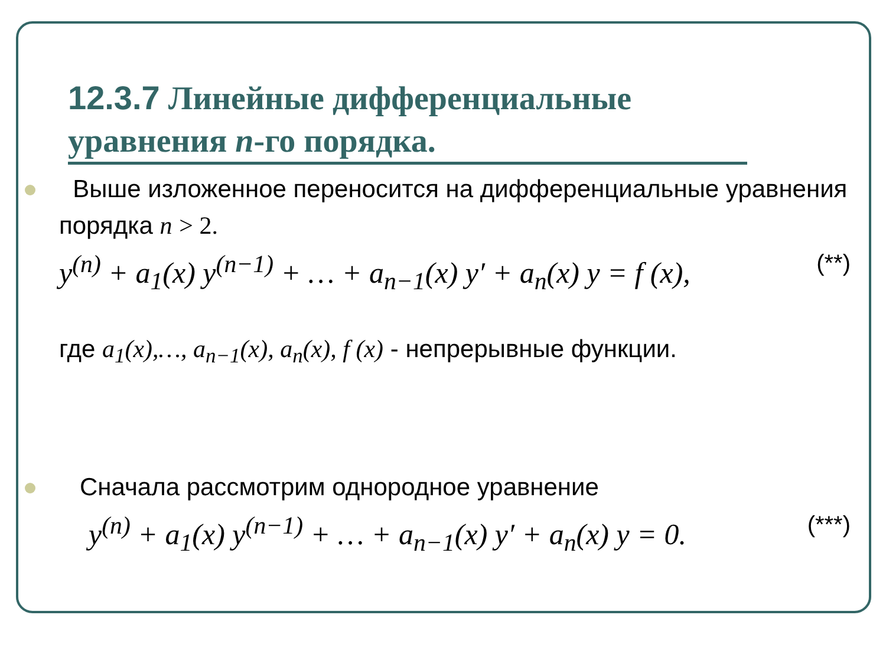12.3.7 Линейные дифференциальные уравнения n-го порядка.
Выше изложенное переносится на дифференциальные уравнения порядка n > 2.
y<sup>(n)</sup> + a<sub>1</sub>(x) y<sup>(n−1)</sup> + … + a<sub>n−1</sub>(x) y′ + a<sub>n</sub>(x) y = f (x), (**)
где a<sub>1</sub>(x),…, a<sub>n−1</sub>(x), a<sub>n</sub>(x), f (x) - непрерывные функции.
Сначала рассмотрим однородное уравнение
y<sup>(n)</sup> + a<sub>1</sub>(x) y<sup>(n−1)</sup> + … + a<sub>n−1</sub>(x) y′ + a<sub>n</sub>(x) y = 0. (***)